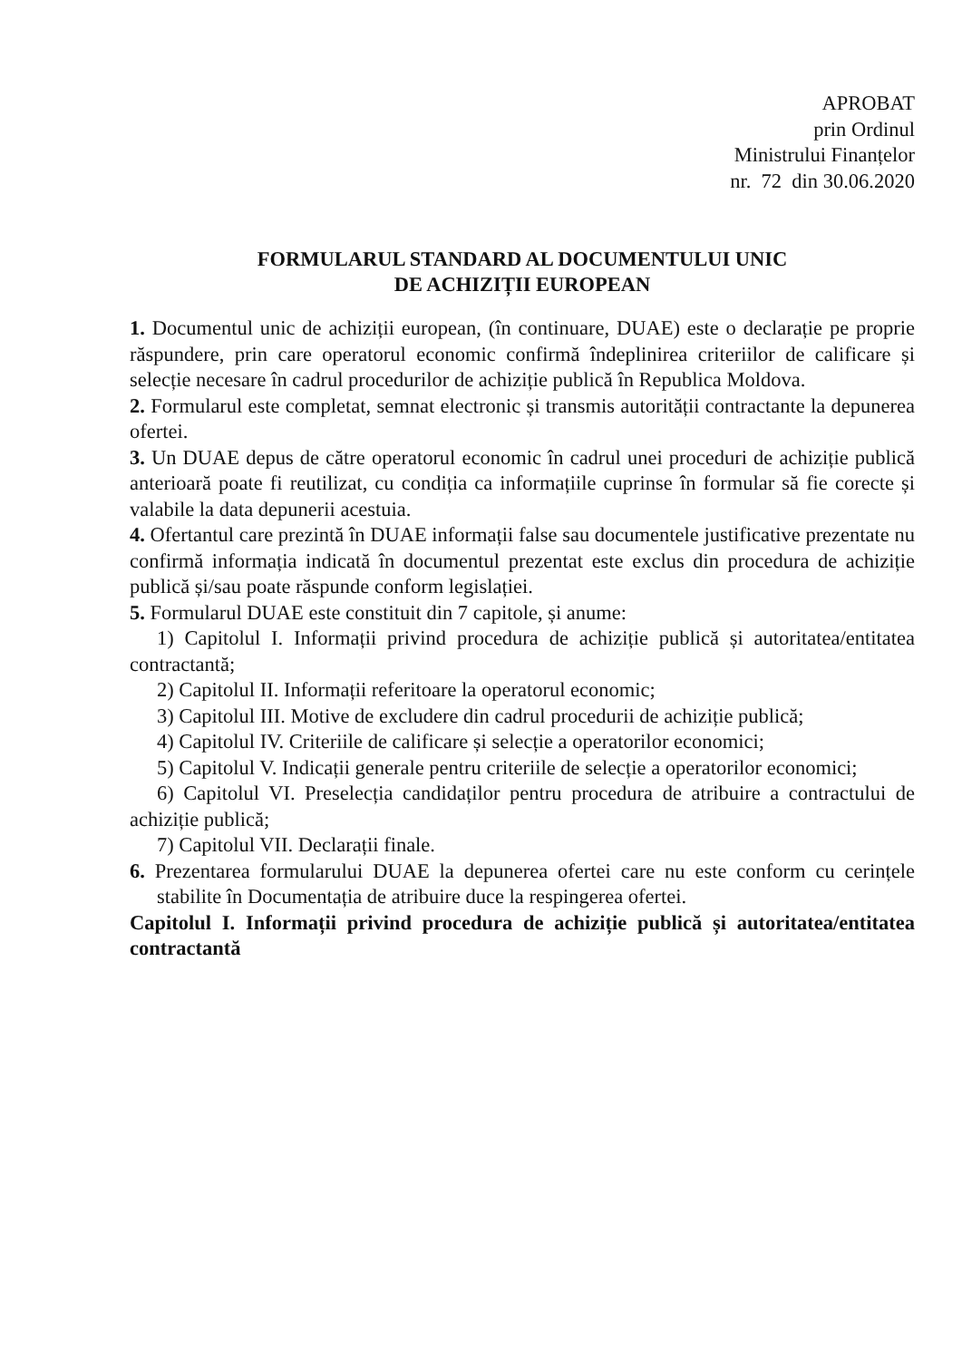APROBAT
prin Ordinul
Ministrului Finanțelor
nr. 72 din 30.06.2020
FORMULARUL STANDARD AL DOCUMENTULUI UNIC
DE ACHIZIȚII EUROPEAN
1. Documentul unic de achiziții european, (în continuare, DUAE) este o declarație pe proprie răspundere, prin care operatorul economic confirmă îndeplinirea criteriilor de calificare și selecție necesare în cadrul procedurilor de achiziție publică în Republica Moldova.
2. Formularul este completat, semnat electronic și transmis autorității contractante la depunerea ofertei.
3. Un DUAE depus de către operatorul economic în cadrul unei proceduri de achiziție publică anterioară poate fi reutilizat, cu condiția ca informațiile cuprinse în formular să fie corecte și valabile la data depunerii acestuia.
4. Ofertantul care prezintă în DUAE informații false sau documentele justificative prezentate nu confirmă informația indicată în documentul prezentat este exclus din procedura de achiziție publică și/sau poate răspunde conform legislației.
5. Formularul DUAE este constituit din 7 capitole, și anume:
1) Capitolul I. Informații privind procedura de achiziție publică și autoritatea/entitatea contractantă;
2) Capitolul II. Informații referitoare la operatorul economic;
3) Capitolul III. Motive de excludere din cadrul procedurii de achiziție publică;
4) Capitolul IV. Criteriile de calificare și selecție a operatorilor economici;
5) Capitolul V. Indicații generale pentru criteriile de selecție a operatorilor economici;
6) Capitolul VI. Preselecția candidaților pentru procedura de atribuire a contractului de achiziție publică;
7) Capitolul VII. Declarații finale.
6. Prezentarea formularului DUAE la depunerea ofertei care nu este conform cu cerințele stabilite în Documentația de atribuire duce la respingerea ofertei.
Capitolul I. Informații privind procedura de achiziție publică și autoritatea/entitatea contractantă